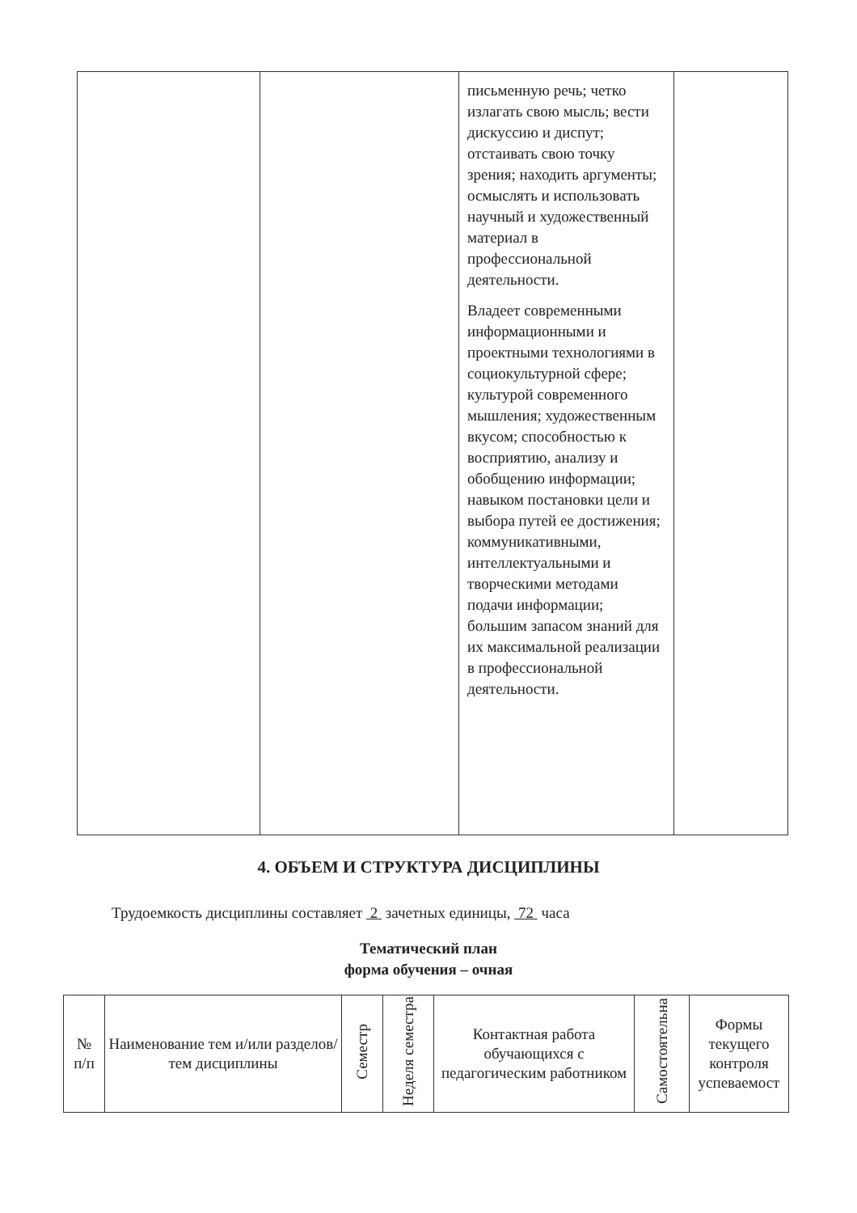| | | письменную речь; четко излагать свою мысль; вести дискуссию и диспут; отстаивать свою точку зрения; находить аргументы; осмыслять и использовать научный и художественный материал в профессиональной деятельности. Владеет современными информационными и проектными технологиями в социокультурной сфере; культурой современного мышления; художественным вкусом; способностью к восприятию, анализу и обобщению информации; навыком постановки цели и выбора путей ее достижения; коммуникативными, интеллектуальными и творческими методами подачи информации; большим запасом знаний для их максимальной реализации в профессиональной деятельности. | |
4. ОБЪЕМ И СТРУКТУРА ДИСЦИПЛИНЫ
Трудоемкость дисциплины составляет 2 зачетных единицы, 72 часа
Тематический план
форма обучения – очная
| № п/п | Наименование тем и/или разделов/тем дисциплины | Семестр | Неделя семестра | Контактная работа обучающихся с педагогическим работником | Самостоятельна | Формы текущего контроля успеваемост |
| --- | --- | --- | --- | --- | --- | --- |